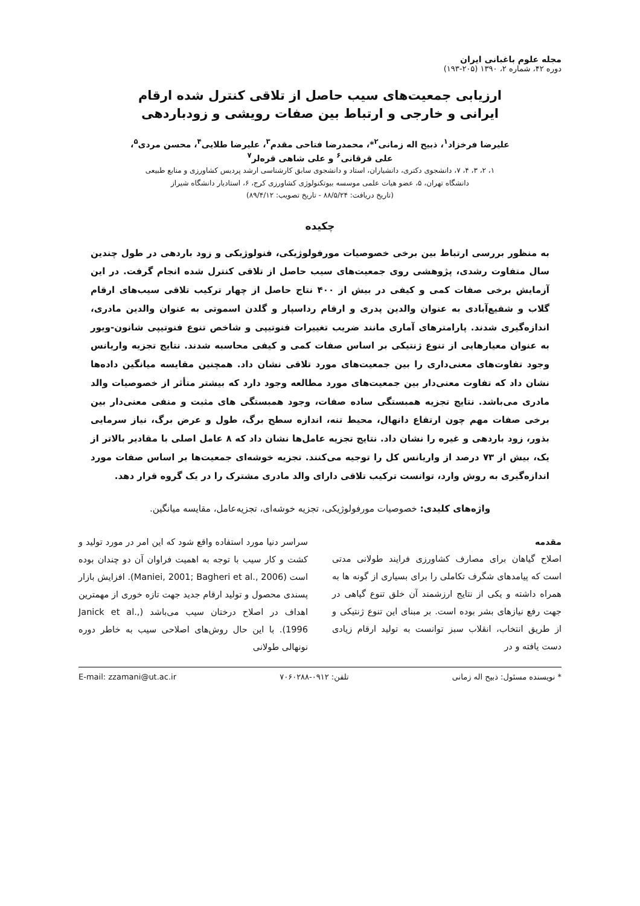مجله علوم باغبانی ایران
دوره ۴۲، شماره ۲، ۱۳۹۰ (۲۰۵-۱۹۳)
ارزیابی جمعیت‌های سیب حاصل از تلاقی کنترل شده ارقام
ایرانی و خارجی و ارتباط بین صفات رویشی و زودباردهی
علیرضا فرخزاد<sup>۱</sup>، ذبیح اله زمانی<sup>۲</sup>*، محمدرضا فتاحی مقدم<sup>۳</sup>، علیرضا طلایی<sup>۴</sup>، محسن مردی<sup>۵</sup>،
علی قرقانی<sup>۶</sup> و علی شاهی قره‌لر<sup>۷</sup>
۱، ۲، ۳، ۴، ۷، دانشجوی دکتری، دانشیاران، استاد و دانشجوی سابق کارشناسی ارشد پردیس کشاورزی و منابع طبیعی
دانشگاه تهران، ۵، عضو هیات علمی موسسه بیوتکنولوژی کشاورزی کرج، ۶، استادیار دانشگاه شیراز
(تاریخ دریافت: ۸۸/۵/۲۴ - تاریخ تصویب: ۸۹/۴/۱۲)
چکیده
به منظور بررسی ارتباط بین برخی خصوصیات مورفولوژیکی، فنولوژیکی و زود باردهی در طول چندین سال متفاوت رشدی، پژوهشی روی جمعیت‌های سیب حاصل از تلاقی کنترل شده انجام گرفت. در این آزمایش برخی صفات کمی و کیفی در بیش از ۴۰۰ نتاج حاصل از چهار ترکیب تلاقی سیب‌های ارقام گلاب و شفیع‌آبادی به عنوان والدین پدری و ارقام رداسپار و گلدن اسموتی به عنوان والدین مادری، اندازه‌گیری شدند. پارامترهای آماری مانند ضریب تغییرات فنوتیپی و شاخص تنوع فنوتیپی شانون-ویور به عنوان معیارهایی از تنوع ژنتیکی بر اساس صفات کمی و کیفی محاسبه شدند. نتایج تجزیه واریانس وجود تفاوت‌های معنی‌داری را بین جمعیت‌های مورد تلاقی نشان داد. همچنین مقایسه میانگین داده‌ها نشان داد که تفاوت معنی‌دار بین جمعیت‌های مورد مطالعه وجود دارد که بیشتر متأثر از خصوصیات والد مادری می‌باشد. نتایج تجزیه همبستگی ساده صفات، وجود همبستگی های مثبت و منفی معنی‌دار بین برخی صفات مهم چون ارتفاع دانهال، محیط تنه، اندازه سطح برگ، طول و عرض برگ، نیاز سرمایی بذور، زود باردهی و غیره را نشان داد. نتایج تجزیه عامل‌ها نشان داد که ۸ عامل اصلی با مقادیر بالاتر از یک، بیش از ۷۳ درصد از واریانس کل را توجیه می‌کنند. تجزیه خوشه‌ای جمعیت‌ها بر اساس صفات مورد اندازه‌گیری به روش وارد، توانست ترکیب تلاقی دارای والد مادری مشترک را در یک گروه قرار دهد.
واژه‌های کلیدی: خصوصیات مورفولوژیکی، تجزیه خوشه‌ای، تجزیه‌عامل، مقایسه میانگین.
مقدمه
اصلاح گیاهان برای مصارف کشاورزی فرایند طولانی مدتی است که پیامدهای شگرف تکاملی را برای بسیاری از گونه ها به همراه داشته و یکی از نتایج ارزشمند آن خلق تنوع گیاهی در جهت رفع نیازهای بشر بوده است. بر مبنای این تنوع ژنتیکی و از طریق انتخاب، انقلاب سبز توانست به تولید ارقام زیادی دست یافته و در
سراسر دنیا مورد استفاده واقع شود که این امر در مورد تولید و کشت و کار سیب با توجه به اهمیت فراوان آن دو چندان بوده است (Maniei, 2001; Bagheri et al., 2006). افزایش بازار پسندی محصول و تولید ارقام جدید جهت تازه خوری از مهمترین اهداف در اصلاح درختان سیب می‌باشد (Janick et al., 1996). با این حال روش‌های اصلاحی سیب به خاطر دوره نونهالی طولانی
* نویسنده مسئول: ذبیح اله زمانی تلفن: ۰۹۱۲-۷۰۶۰۲۸۸ E-mail: zzamani@ut.ac.ir